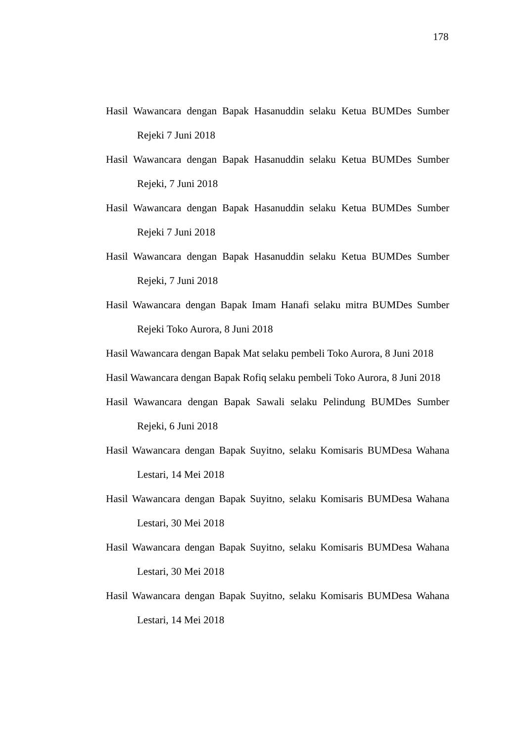178
Hasil Wawancara dengan Bapak Hasanuddin selaku Ketua BUMDes Sumber Rejeki 7 Juni 2018
Hasil Wawancara dengan Bapak Hasanuddin selaku Ketua BUMDes Sumber Rejeki, 7 Juni 2018
Hasil Wawancara dengan Bapak Hasanuddin selaku Ketua BUMDes Sumber Rejeki 7 Juni 2018
Hasil Wawancara dengan Bapak Hasanuddin selaku Ketua BUMDes Sumber Rejeki, 7 Juni 2018
Hasil Wawancara dengan Bapak Imam Hanafi selaku mitra BUMDes Sumber Rejeki Toko Aurora, 8 Juni 2018
Hasil Wawancara dengan Bapak Mat selaku pembeli Toko Aurora, 8 Juni 2018
Hasil Wawancara dengan Bapak Rofiq selaku pembeli Toko Aurora, 8 Juni 2018
Hasil Wawancara dengan Bapak Sawali selaku Pelindung BUMDes Sumber Rejeki, 6 Juni 2018
Hasil Wawancara dengan Bapak Suyitno, selaku Komisaris BUMDesa Wahana Lestari, 14 Mei 2018
Hasil Wawancara dengan Bapak Suyitno, selaku Komisaris BUMDesa Wahana Lestari, 30 Mei 2018
Hasil Wawancara dengan Bapak Suyitno, selaku Komisaris BUMDesa Wahana Lestari, 30 Mei 2018
Hasil Wawancara dengan Bapak Suyitno, selaku Komisaris BUMDesa Wahana Lestari, 14 Mei 2018